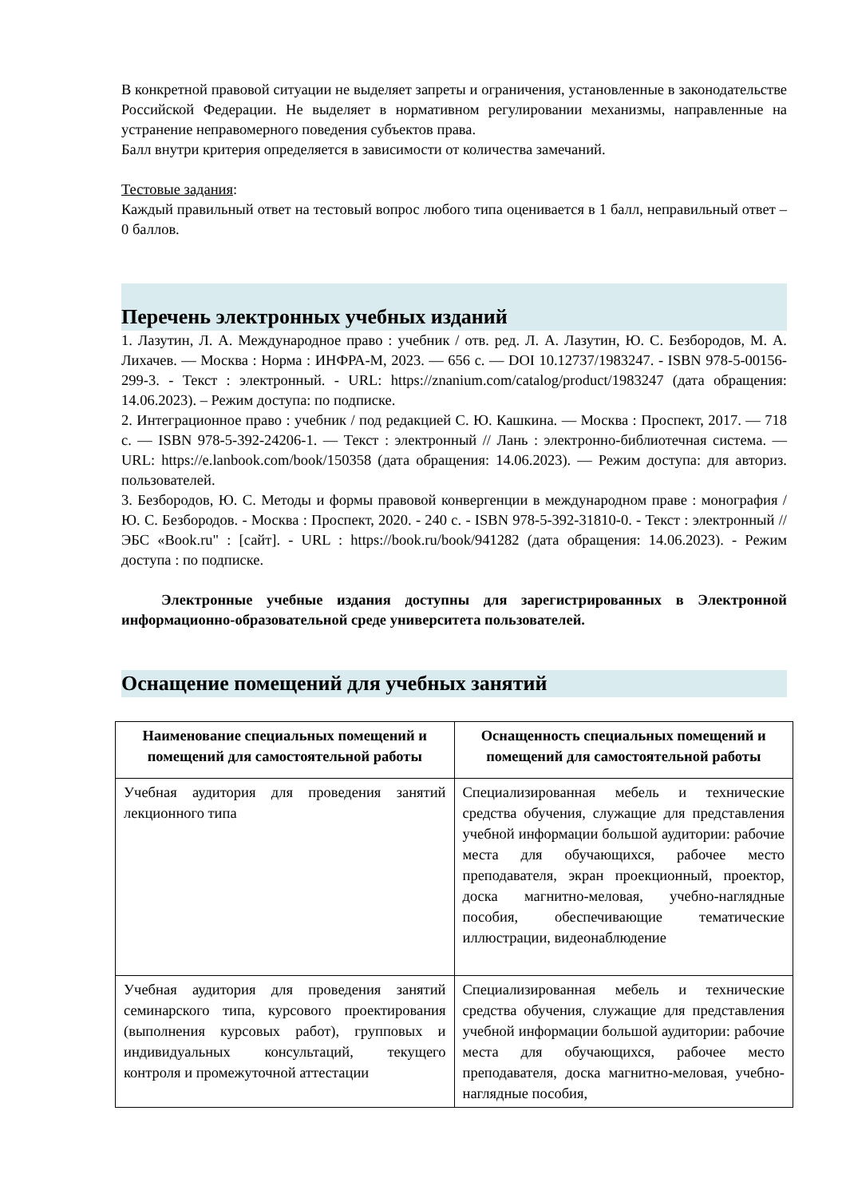В конкретной правовой ситуации не выделяет запреты и ограничения, установленные в законодательстве Российской Федерации. Не выделяет в нормативном регулировании механизмы, направленные на устранение неправомерного поведения субъектов права.
Балл внутри критерия определяется в зависимости от количества замечаний.
Тестовые задания:
Каждый правильный ответ на тестовый вопрос любого типа оценивается в 1 балл, неправильный ответ – 0 баллов.
Перечень электронных учебных изданий
1. Лазутин, Л. А. Международное право : учебник / отв. ред. Л. А. Лазутин, Ю. С. Безбородов, М. А. Лихачев. — Москва : Норма : ИНФРА-М, 2023. — 656 с. — DOI 10.12737/1983247. - ISBN 978-5-00156-299-3. - Текст : электронный. - URL: https://znanium.com/catalog/product/1983247 (дата обращения: 14.06.2023). – Режим доступа: по подписке.
2. Интеграционное право : учебник / под редакцией С. Ю. Кашкина. — Москва : Проспект, 2017. — 718 с. — ISBN 978-5-392-24206-1. — Текст : электронный // Лань : электронно-библиотечная система. — URL: https://e.lanbook.com/book/150358 (дата обращения: 14.06.2023). — Режим доступа: для авториз. пользователей.
3. Безбородов, Ю. С. Методы и формы правовой конвергенции в международном праве : монография / Ю. С. Безбородов. - Москва : Проспект, 2020. - 240 с. - ISBN 978-5-392-31810-0. - Текст : электронный // ЭБС «Book.ru" : [сайт]. - URL : https://book.ru/book/941282 (дата обращения: 14.06.2023). - Режим доступа : по подписке.
Электронные учебные издания доступны для зарегистрированных в Электронной информационно-образовательной среде университета пользователей.
Оснащение помещений для учебных занятий
| Наименование специальных помещений и помещений для самостоятельной работы | Оснащенность специальных помещений и помещений для самостоятельной работы |
| --- | --- |
| Учебная аудитория для проведения занятий лекционного типа | Специализированная мебель и технические средства обучения, служащие для представления учебной информации большой аудитории: рабочие места для обучающихся, рабочее место преподавателя, экран проекционный, проектор, доска магнитно-меловая, учебно-наглядные пособия, обеспечивающие тематические иллюстрации, видеонаблюдение |
| Учебная аудитория для проведения занятий семинарского типа, курсового проектирования (выполнения курсовых работ), групповых и индивидуальных консультаций, текущего контроля и промежуточной аттестации | Специализированная мебель и технические средства обучения, служащие для представления учебной информации большой аудитории: рабочие места для обучающихся, рабочее место преподавателя, доска магнитно-меловая, учебно-наглядные пособия, |